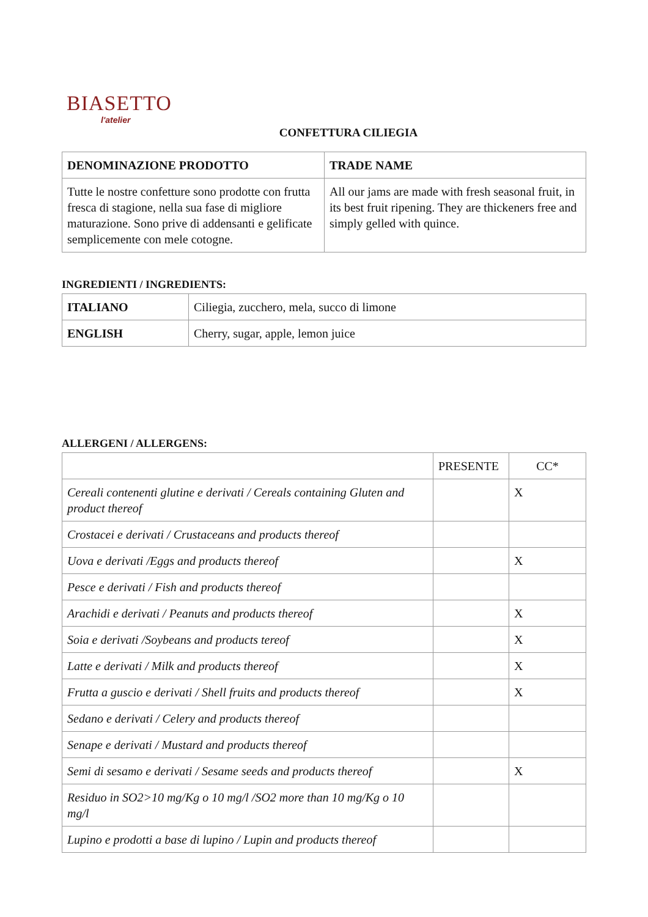BIASETTO
l'atelier
CONFETTURA CILIEGIA
| DENOMINAZIONE PRODOTTO | TRADE NAME |
| --- | --- |
| Tutte le nostre confetture sono prodotte con frutta fresca di stagione, nella sua fase di migliore maturazione. Sono prive di addensanti e gelificate semplicemente con mele cotogne. | All our jams are made with fresh seasonal fruit, in its best fruit ripening. They are thickeners free and simply gelled with quince. |
INGREDIENTI / INGREDIENTS:
| ITALIANO | Ciliegia, zucchero, mela, succo di limone |
| ENGLISH | Cherry, sugar, apple, lemon juice |
ALLERGENI / ALLERGENS:
| | PRESENTE | CC* |
| Cereali contenenti glutine e derivati / Cereals containing Gluten and product thereof | | X |
| Crostacei e derivati / Crustaceans and products thereof | | |
| Uova e derivati /Eggs and products thereof | | X |
| Pesce e derivati / Fish and products thereof | | |
| Arachidi e derivati / Peanuts and products thereof | | X |
| Soia e derivati /Soybeans and products tereof | | X |
| Latte e derivati / Milk and products thereof | | X |
| Frutta a guscio e derivati / Shell fruits and products thereof | | X |
| Sedano e derivati / Celery and products thereof | | |
| Senape e derivati / Mustard and products thereof | | |
| Semi di sesamo e derivati / Sesame seeds and products thereof | | X |
| Residuo in SO2>10 mg/Kg o 10 mg/l /SO2 more than 10 mg/Kg o 10 mg/l | | |
| Lupino e prodotti a base di lupino / Lupin and products thereof | | |